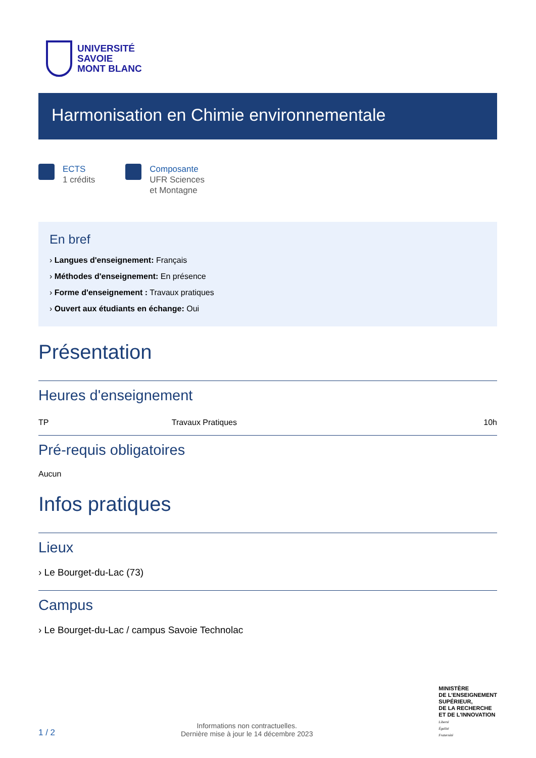UNIVERSITÉ
SAVOIE
MONT BLANC
Harmonisation en Chimie environnementale
ECTS
1 crédits
Composante
UFR Sciences
et Montagne
En bref
› Langues d'enseignement: Français
› Méthodes d'enseignement: En présence
› Forme d'enseignement : Travaux pratiques
› Ouvert aux étudiants en échange: Oui
Présentation
Heures d'enseignement
| TP | Travaux Pratiques | 10h |
Pré-requis obligatoires
Aucun
Infos pratiques
Lieux
› Le Bourget-du-Lac (73)
Campus
› Le Bourget-du-Lac / campus Savoie Technolac
1 / 2
Informations non contractuelles.
Dernière mise à jour le 14 décembre 2023
MINISTÈRE
DE L'ENSEIGNEMENT
SUPÉRIEUR,
DE LA RECHERCHE
ET DE L'INNOVATION
Liberté
Égalité
Fraternité